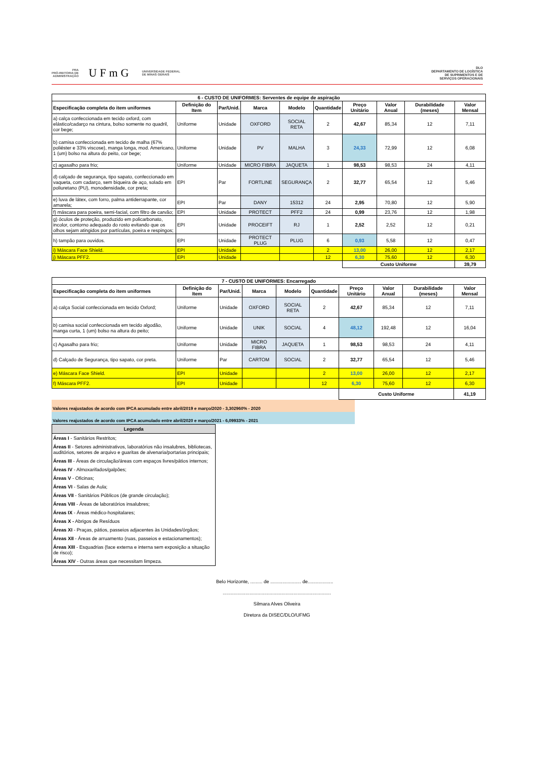PRA
PRÓ-REITORIA DE
ADMINISTRAÇÃO
UFmG
UNIVERSIDADE FEDERAL
DE MINAS GERAIS
DLO
DEPARTAMENTO DE LOGÍSTICA
DE SUPRIMENTOS E DE
SERVIÇOS OPERACIONAIS
| 6 - CUSTO DE UNIFORMES: Serventes de equipe de aspiração | | | | | | | | | |
| --- | --- | --- | --- | --- | --- | --- | --- | --- | --- |
| Especificação completa do item uniformes | Definição do Item | Par/Unid. | Marca | Modelo | Quantidade | Preço Unitário | Valor Anual | Durabilidade (meses) | Valor Mensal |
| a) calça confeccionada em tecido oxford, com elástico/cadarço na cintura, bolso somente no quadril, cor bege; | Uniforme | Unidade | OXFORD | SOCIAL RETA | 2 | 42,67 | 85,34 | 12 | 7,11 |
| b) camisa confeccionada em tecido de malha (67% poliéster e 33% viscose), manga longa, mod. Americano, 1 (um) bolso na altura do peito, cor bege; | Uniforme | Unidade | PV | MALHA | 3 | 24,33 | 72,99 | 12 | 6,08 |
| c) agasalho para frio; | Uniforme | Unidade | MICRO FIBRA | JAQUETA | 1 | 98,53 | 98,53 | 24 | 4,11 |
| d) calçado de segurança, tipo sapato, confeccionado em vaqueta, com cadarço, sem biqueira de aço, solado em poliuretano (PU), monodensidade, cor preta; | EPI | Par | FORTLINE | SEGURANÇA | 2 | 32,77 | 65,54 | 12 | 5,46 |
| e) luva de látex, com forro, palma antiderrapante, cor amarela; | EPI | Par | DANY | 15312 | 24 | 2,95 | 70,80 | 12 | 5,90 |
| f) máscara para poeira, semi-facial, com filtro de carvão; | EPI | Unidade | PROTECT | PFF2 | 24 | 0,99 | 23,76 | 12 | 1,98 |
| g) óculos de proteção, produzido em policarbonato, incolor, contorno adequado do rosto evitando que os olhos sejam atingidos por partículas, poeira e respingos; | EPI | Unidade | PROCEIFT | RJ | 1 | 2,52 | 2,52 | 12 | 0,21 |
| h) tampão para ouvidos. | EPI | Unidade | PROTECT PLUG | PLUG | 6 | 0,93 | 5,58 | 12 | 0,47 |
| i) Máscara Face Shield. | EPI | Unidade | | | 2 | 13,00 | 26,00 | 12 | 2,17 |
| j) Máscara PFF2. | EPI | Unidade | | | 12 | 6,30 | 75,60 | 12 | 6,30 |
| | | | | | | Custo Uniforme | | | 39,79 |
| 7 - CUSTO DE UNIFORMES: Encarregado | | | | | | | | | |
| --- | --- | --- | --- | --- | --- | --- | --- | --- | --- |
| Especificação completa do item uniformes | Definição do Item | Par/Unid. | Marca | Modelo | Quantidade | Preço Unitário | Valor Anual | Durabilidade (meses) | Valor Mensal |
| a) calça Social confeccionada em tecido Oxford; | Uniforme | Unidade | OXFORD | SOCIAL RETA | 2 | 42,67 | 85,34 | 12 | 7,11 |
| b) camisa social confeccionada em tecido algodão, manga curta, 1 (um) bolso na altura do peito; | Uniforme | Unidade | UNIK | SOCIAL | 4 | 48,12 | 192,48 | 12 | 16,04 |
| c) Agasalho para frio; | Uniforme | Unidade | MICRO FIBRA | JAQUETA | 1 | 98,53 | 98,53 | 24 | 4,11 |
| d) Calçado de Segurança, tipo sapato, cor preta. | Uniforme | Par | CARTOM | SOCIAL | 2 | 32,77 | 65,54 | 12 | 5,46 |
| e) Máscara Face Shield. | EPI | Unidade | | | 2 | 13,00 | 26,00 | 12 | 2,17 |
| f) Máscara PFF2. | EPI | Unidade | | | 12 | 6,30 | 75,60 | 12 | 6,30 |
| | | | | | | Custo Uniforme | | | 41,19 |
Valores reajustados de acordo com IPCA acumulado entre abril/2019 e março/2020 - 3,302960% - 2020
Valores reajustados de acordo com IPCA acumulado entre abril/2020 e março/2021 - 6,09933% - 2021
Legenda
Áreas I - Sanitários Restritos;
Áreas II - Setores administrativos, laboratórios não insalubres, bibliotecas, auditórios, setores de arquivo e guaritas de alvenaria/portarias principais;
Áreas III - Áreas de circulação/áreas com espaços livres/pátios internos;
Áreas IV - Almoxarifados/galpões;
Áreas V - Oficinas;
Áreas VI - Salas de Aula;
Áreas VII - Sanitários Públicos (de grande circulação);
Áreas VIII - Áreas de laboratórios insalubres;
Áreas IX - Áreas médico-hospitalares;
Áreas X - Abrigos de Resíduos
Áreas XI - Praças, pátios, passeios adjacentes às Unidades/órgãos;
Áreas XII - Áreas de arruamento (ruas, passeios e estacionamentos);
Áreas XIII - Esquadrias (face externa e interna sem exposição a situação de risco);
Áreas XIV - Outras áreas que necessitam limpeza.
Belo Horizonte, ......... de ....................... de...................
.................................................................................
Silmara Alves Oliveira
Diretora da DISEC/DLO/UFMG